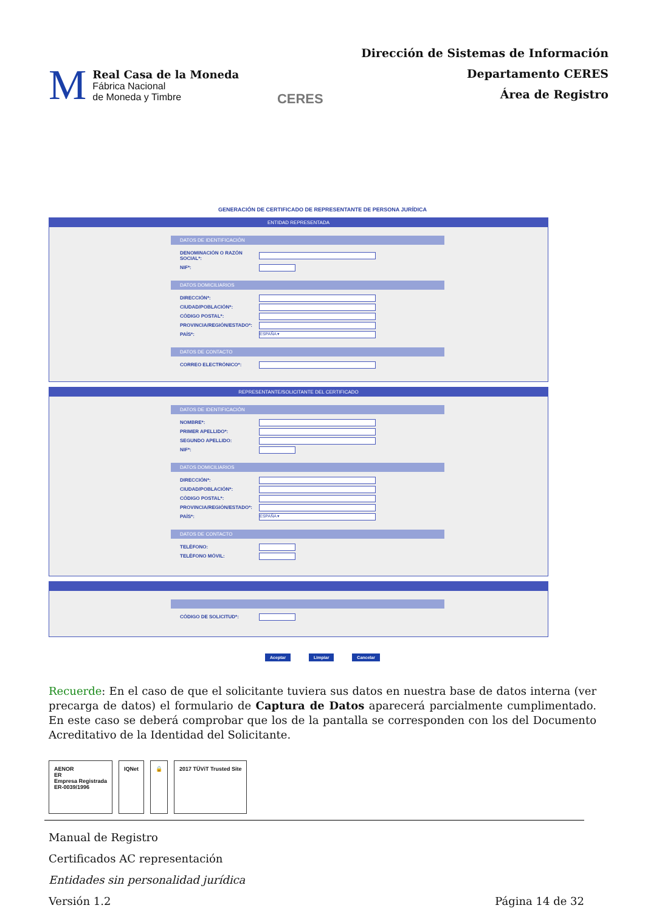M
Real Casa de la Moneda
Fábrica Nacional
de Moneda y Timbre
CERES
Dirección de Sistemas de Información
Departamento CERES
Área de Registro
GENERACIÓN DE CERTIFICADO DE REPRESENTANTE DE PERSONA JURÍDICA
ENTIDAD REPRESENTADA
DATOS DE IDENTIFICACIÓN
DENOMINACIÓN O RAZÓN SOCIAL*:
NIF*:
DATOS DOMICILIARIOS
DIRECCIÓN*:
CIUDAD/POBLACIÓN*:
CÓDIGO POSTAL*:
PROVINCIA/REGIÓN/ESTADO*:
PAÍS*:
ESPAÑA ▾
DATOS DE CONTACTO
CORREO ELECTRÓNICO*:
REPRESENTANTE/SOLICITANTE DEL CERTIFICADO
DATOS DE IDENTIFICACIÓN
NOMBRE*:
PRIMER APELLIDO*:
SEGUNDO APELLIDO:
NIF*:
DATOS DOMICILIARIOS
DIRECCIÓN*:
CIUDAD/POBLACIÓN*:
CÓDIGO POSTAL*:
PROVINCIA/REGIÓN/ESTADO*:
PAÍS*:
ESPAÑA ▾
DATOS DE CONTACTO
TELÉFONO:
TELÉFONO MÓVIL:
CÓDIGO DE SOLICITUD*:
Aceptar Limpiar Cancelar
Recuerde: En el caso de que el solicitante tuviera sus datos en nuestra base de datos interna (ver precarga de datos) el formulario de Captura de Datos aparecerá parcialmente cumplimentado. En este caso se deberá comprobar que los de la pantalla se corresponden con los del Documento Acreditativo de la Identidad del Solicitante.
AENOR
ER
Empresa Registrada
ER-0039/1996
IQNet 🔒 2017 TÜViT Trusted Site
Manual de Registro
Certificados AC representación
Entidades sin personalidad jurídica
Versión 1.2
Página 14 de 32